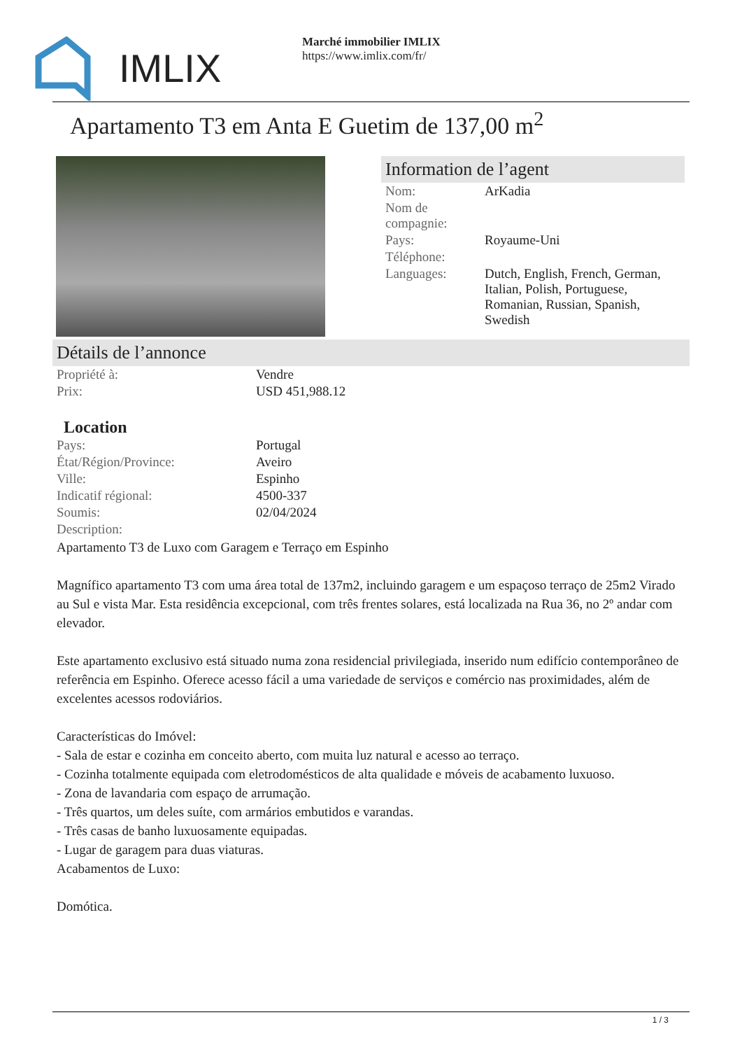IMLIX
Marché immobilier IMLIX
https://www.imlix.com/fr/
Apartamento T3 em Anta E Guetim de 137,00 m<sup>2</sup>
Information de l’agent
| Nom: | ArKadia |
| Nom de compagnie: | |
| Pays: | Royaume-Uni |
| Téléphone: | |
| Languages: | Dutch, English, French, German, Italian, Polish, Portuguese, Romanian, Russian, Spanish, Swedish |
Détails de l’annonce
| Propriété à: | Vendre |
| Prix: | USD 451,988.12 |
Location
| Pays: | Portugal |
| État/Région/Province: | Aveiro |
| Ville: | Espinho |
| Indicatif régional: | 4500-337 |
| Soumis: | 02/04/2024 |
| Description: | |
Apartamento T3 de Luxo com Garagem e Terraço em Espinho
Magnífico apartamento T3 com uma área total de 137m2, incluindo garagem e um espaçoso terraço de 25m2 Virado au Sul e vista Mar. Esta residência excepcional, com três frentes solares, está localizada na Rua 36, no 2º andar com elevador.
Este apartamento exclusivo está situado numa zona residencial privilegiada, inserido num edifício contemporâneo de referência em Espinho. Oferece acesso fácil a uma variedade de serviços e comércio nas proximidades, além de excelentes acessos rodoviários.
Características do Imóvel:
- Sala de estar e cozinha em conceito aberto, com muita luz natural e acesso ao terraço.
- Cozinha totalmente equipada com eletrodomésticos de alta qualidade e móveis de acabamento luxuoso.
- Zona de lavandaria com espaço de arrumação.
- Três quartos, um deles suíte, com armários embutidos e varandas.
- Três casas de banho luxuosamente equipadas.
- Lugar de garagem para duas viaturas.
Acabamentos de Luxo:
Domótica.
1 / 3